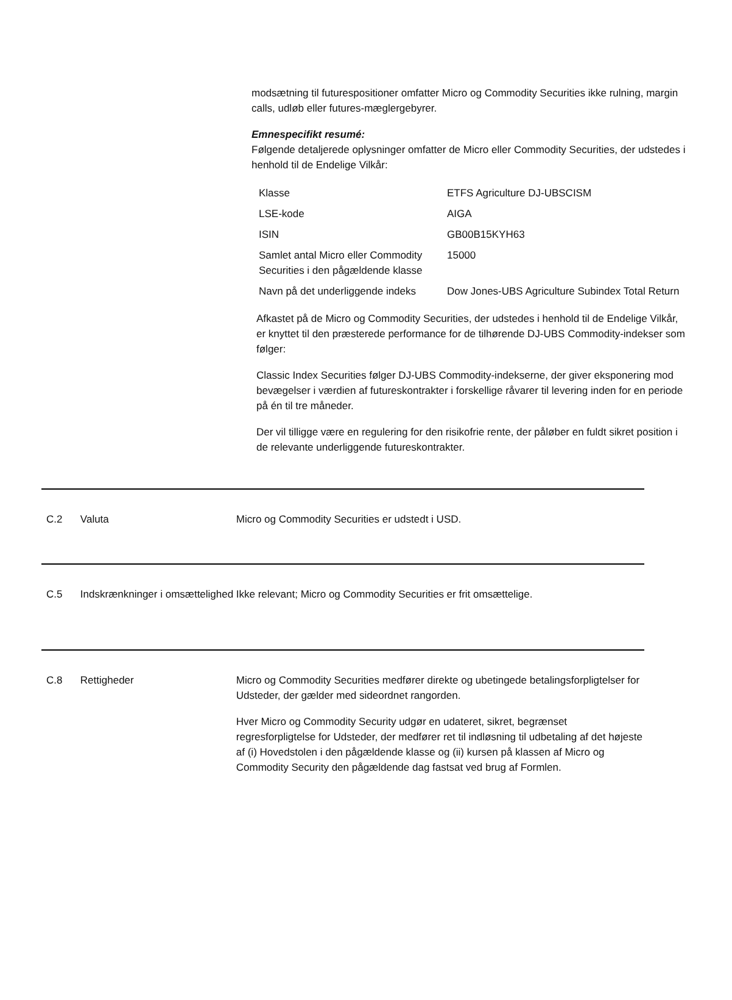modsætning til futurespositioner omfatter Micro og Commodity Securities ikke rulning, margin calls, udløb eller futures-mæglergebyrer.
Emnespecifikt resumé:
Følgende detaljerede oplysninger omfatter de Micro eller Commodity Securities, der udstedes i henhold til de Endelige Vilkår:
| Klasse | ETFS Agriculture DJ-UBSCISM |
| LSE-kode | AIGA |
| ISIN | GB00B15KYH63 |
| Samlet antal Micro eller Commodity Securities i den pågældende klasse | 15000 |
| Navn på det underliggende indeks | Dow Jones-UBS Agriculture Subindex Total Return |
Afkastet på de Micro og Commodity Securities, der udstedes i henhold til de Endelige Vilkår, er knyttet til den præsterede performance for de tilhørende DJ-UBS Commodity-indekser som følger:
Classic Index Securities følger DJ-UBS Commodity-indekserne, der giver eksponering mod bevægelser i værdien af futureskontrakter i forskellige råvarer til levering inden for en periode på én til tre måneder.
Der vil tilligge være en regulering for den risikofrie rente, der påløber en fuldt sikret position i de relevante underliggende futureskontrakter.
C.2 Valuta Micro og Commodity Securities er udstedt i USD.
C.5 Indskrænkninger i omsættelighed
Ikke relevant; Micro og Commodity Securities er frit omsættelige.
C.8 Rettigheder Micro og Commodity Securities medfører direkte og ubetingede betalingsforpligtelser for Udsteder, der gælder med sideordnet rangorden.
Hver Micro og Commodity Security udgør en udateret, sikret, begrænset regresforpligtelse for Udsteder, der medfører ret til indløsning til udbetaling af det højeste af (i) Hovedstolen i den pågældende klasse og (ii) kursen på klassen af Micro og Commodity Security den pågældende dag fastsat ved brug af Formlen.